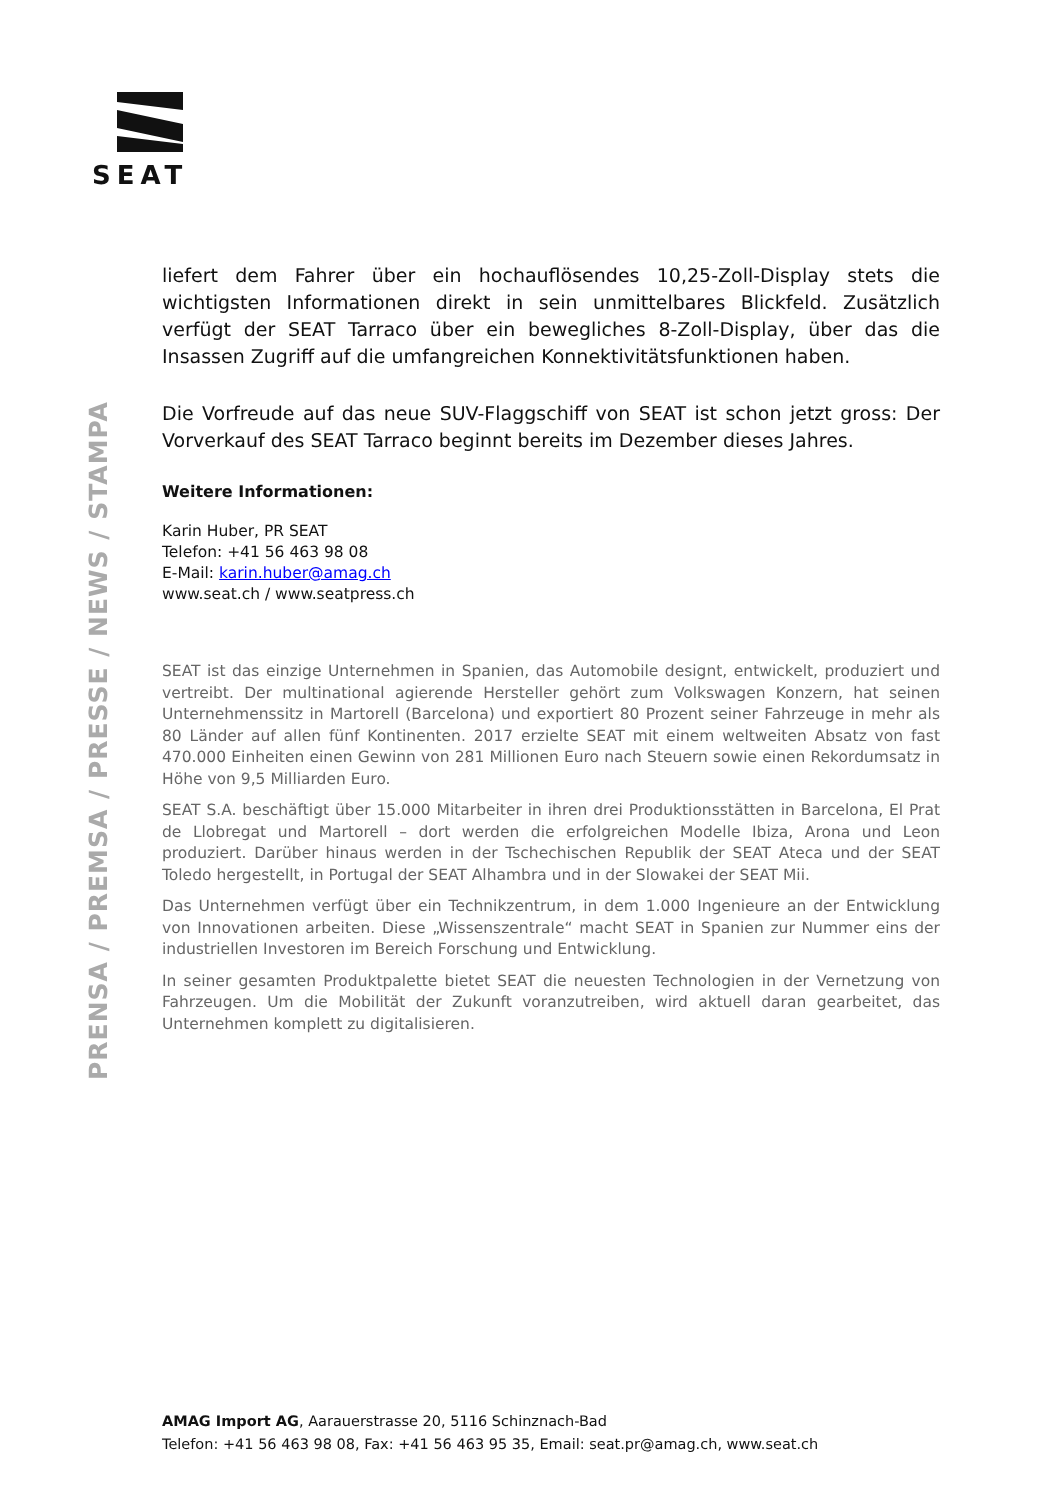SEAT
PRENSA / PREMSA / PRESSE / NEWS / STAMPA
liefert dem Fahrer über ein hochauflösendes 10,25-Zoll-Display stets die wichtigsten Informationen direkt in sein unmittelbares Blickfeld. Zusätzlich verfügt der SEAT Tarraco über ein bewegliches 8-Zoll-Display, über das die Insassen Zugriff auf die umfangreichen Konnektivitätsfunktionen haben.
Die Vorfreude auf das neue SUV-Flaggschiff von SEAT ist schon jetzt gross: Der Vorverkauf des SEAT Tarraco beginnt bereits im Dezember dieses Jahres.
Weitere Informationen:
Karin Huber, PR SEAT
Telefon: +41 56 463 98 08
E-Mail: karin.huber@amag.ch
www.seat.ch / www.seatpress.ch
SEAT ist das einzige Unternehmen in Spanien, das Automobile designt, entwickelt, produziert und vertreibt. Der multinational agierende Hersteller gehört zum Volkswagen Konzern, hat seinen Unternehmenssitz in Martorell (Barcelona) und exportiert 80 Prozent seiner Fahrzeuge in mehr als 80 Länder auf allen fünf Kontinenten. 2017 erzielte SEAT mit einem weltweiten Absatz von fast 470.000 Einheiten einen Gewinn von 281 Millionen Euro nach Steuern sowie einen Rekordumsatz in Höhe von 9,5 Milliarden Euro.
SEAT S.A. beschäftigt über 15.000 Mitarbeiter in ihren drei Produktionsstätten in Barcelona, El Prat de Llobregat und Martorell – dort werden die erfolgreichen Modelle Ibiza, Arona und Leon produziert. Darüber hinaus werden in der Tschechischen Republik der SEAT Ateca und der SEAT Toledo hergestellt, in Portugal der SEAT Alhambra und in der Slowakei der SEAT Mii.
Das Unternehmen verfügt über ein Technikzentrum, in dem 1.000 Ingenieure an der Entwicklung von Innovationen arbeiten. Diese „Wissenszentrale“ macht SEAT in Spanien zur Nummer eins der industriellen Investoren im Bereich Forschung und Entwicklung.
In seiner gesamten Produktpalette bietet SEAT die neuesten Technologien in der Vernetzung von Fahrzeugen. Um die Mobilität der Zukunft voranzutreiben, wird aktuell daran gearbeitet, das Unternehmen komplett zu digitalisieren.
AMAG Import AG, Aarauerstrasse 20, 5116 Schinznach-Bad
Telefon: +41 56 463 98 08, Fax: +41 56 463 95 35, Email: seat.pr@amag.ch, www.seat.ch